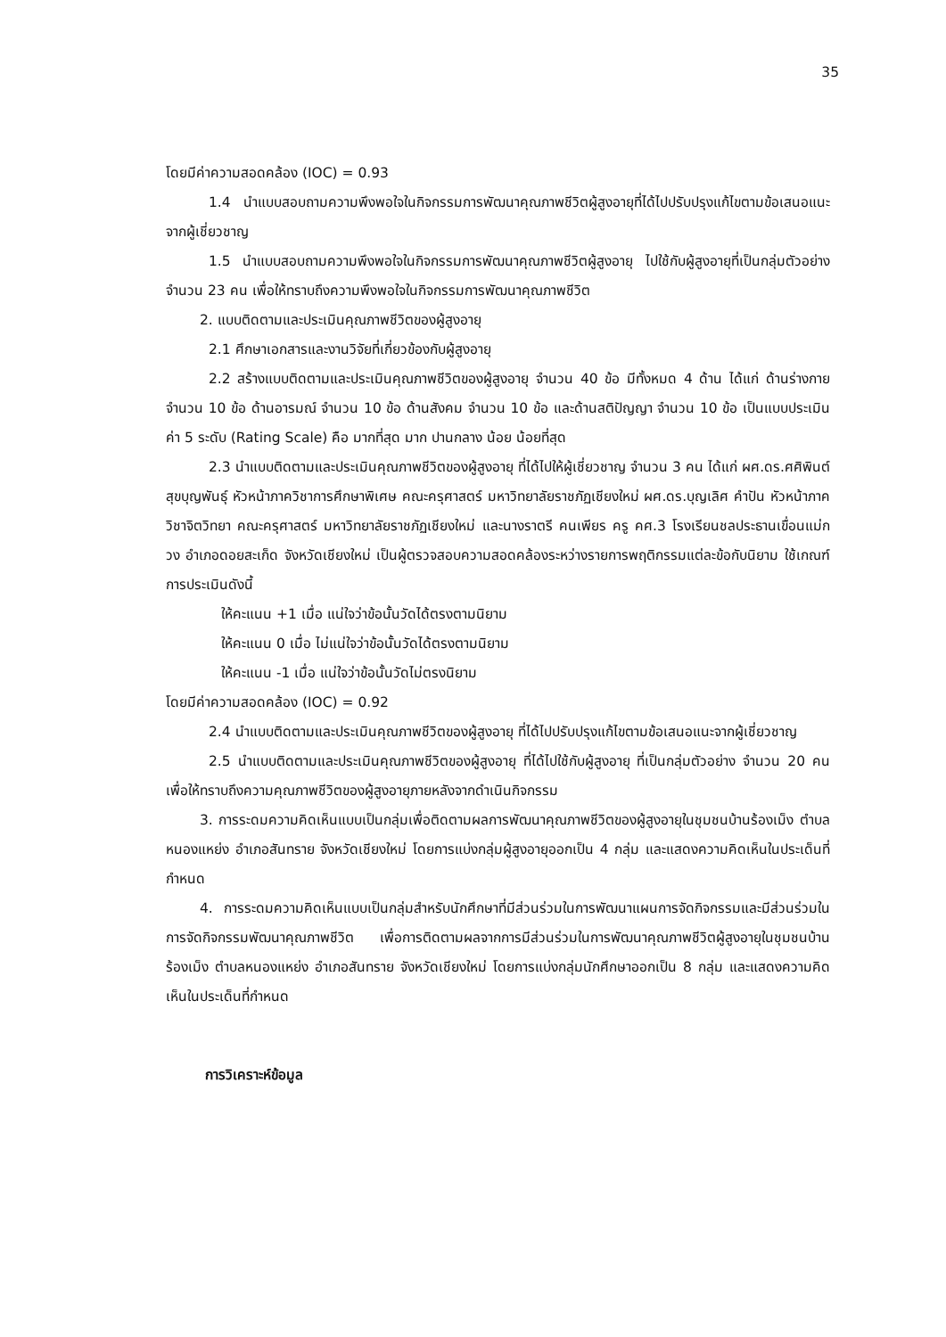35
โดยมีค่าความสอดคล้อง (IOC) = 0.93
1.4 นำแบบสอบถามความพึงพอใจในกิจกรรมการพัฒนาคุณภาพชีวิตผู้สูงอายุที่ได้ไปปรับปรุงแก้ไขตามข้อเสนอแนะจากผู้เชี่ยวชาญ
1.5 นำแบบสอบถามความพึงพอใจในกิจกรรมการพัฒนาคุณภาพชีวิตผู้สูงอายุ ไปใช้กับผู้สูงอายุที่เป็นกลุ่มตัวอย่าง จำนวน 23 คน เพื่อให้ทราบถึงความพึงพอใจในกิจกรรมการพัฒนาคุณภาพชีวิต
2. แบบติดตามและประเมินคุณภาพชีวิตของผู้สูงอายุ
2.1 ศึกษาเอกสารและงานวิจัยที่เกี่ยวข้องกับผู้สูงอายุ
2.2 สร้างแบบติดตามและประเมินคุณภาพชีวิตของผู้สูงอายุ จำนวน 40 ข้อ มีทั้งหมด 4 ด้าน ได้แก่ ด้านร่างกาย จำนวน 10 ข้อ ด้านอารมณ์ จำนวน 10 ข้อ ด้านสังคม จำนวน 10 ข้อ และด้านสติปัญญา จำนวน 10 ข้อ เป็นแบบประเมินค่า 5 ระดับ (Rating Scale) คือ มากที่สุด มาก ปานกลาง น้อย น้อยที่สุด
2.3 นำแบบติดตามและประเมินคุณภาพชีวิตของผู้สูงอายุ ที่ได้ไปให้ผู้เชี่ยวชาญ จำนวน 3 คน ได้แก่ ผศ.ดร.ศศิพินต์ สุขบุญพันธุ์ หัวหน้าภาควิชาการศึกษาพิเศษ คณะครุศาสตร์ มหาวิทยาลัยราชภัฏเชียงใหม่ ผศ.ดร.บุญเลิศ คำปัน หัวหน้าภาควิชาจิตวิทยา คณะครุศาสตร์ มหาวิทยาลัยราชภัฏเชียงใหม่ และนางราตรี คนเพียร ครู คศ.3 โรงเรียนชลประธานเขื่อนแม่กวง อำเภอดอยสะเก็ด จังหวัดเชียงใหม่ เป็นผู้ตรวจสอบความสอดคล้องระหว่างรายการพฤติกรรมแต่ละข้อกับนิยาม ใช้เกณฑ์การประเมินดังนี้
ให้คะแนน +1 เมื่อ แน่ใจว่าข้อนั้นวัดได้ตรงตามนิยาม
ให้คะแนน 0 เมื่อ ไม่แน่ใจว่าข้อนั้นวัดได้ตรงตามนิยาม
ให้คะแนน -1 เมื่อ แน่ใจว่าข้อนั้นวัดไม่ตรงนิยาม
โดยมีค่าความสอดคล้อง (IOC) = 0.92
2.4 นำแบบติดตามและประเมินคุณภาพชีวิตของผู้สูงอายุ ที่ได้ไปปรับปรุงแก้ไขตามข้อเสนอแนะจากผู้เชี่ยวชาญ
2.5 นำแบบติดตามและประเมินคุณภาพชีวิตของผู้สูงอายุ ที่ได้ไปใช้กับผู้สูงอายุ ที่เป็นกลุ่มตัวอย่าง จำนวน 20 คน เพื่อให้ทราบถึงความคุณภาพชีวิตของผู้สูงอายุภายหลังจากดำเนินกิจกรรม
3. การระดมความคิดเห็นแบบเป็นกลุ่มเพื่อติดตามผลการพัฒนาคุณภาพชีวิตของผู้สูงอายุในชุมชนบ้านร้องเม็ง ตำบลหนองแหย่ง อำเภอสันทราย จังหวัดเชียงใหม่ โดยการแบ่งกลุ่มผู้สูงอายุออกเป็น 4 กลุ่ม และแสดงความคิดเห็นในประเด็นที่กำหนด
4. การระดมความคิดเห็นแบบเป็นกลุ่มสำหรับนักศึกษาที่มีส่วนร่วมในการพัฒนาแผนการจัดกิจกรรมและมีส่วนร่วมในการจัดกิจกรรมพัฒนาคุณภาพชีวิต เพื่อการติดตามผลจากการมีส่วนร่วมในการพัฒนาคุณภาพชีวิตผู้สูงอายุในชุมชนบ้านร้องเม็ง ตำบลหนองแหย่ง อำเภอสันทราย จังหวัดเชียงใหม่ โดยการแบ่งกลุ่มนักศึกษาออกเป็น 8 กลุ่ม และแสดงความคิดเห็นในประเด็นที่กำหนด
การวิเคราะห์ข้อมูล